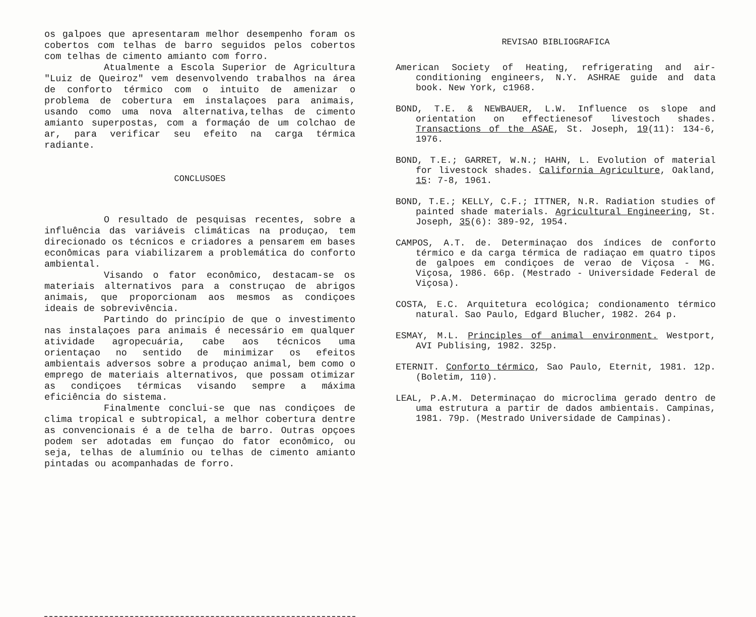os galpoes que apresentaram melhor desempenho foram os cobertos com telhas de barro seguidos pelos cobertos com telhas de cimento amianto com forro.
Atualmente a Escola Superior de Agricultura "Luiz de Queiroz" vem desenvolvendo trabalhos na área de conforto térmico com o intuito de amenizar o problema de cobertura em instalaçoes para animais, usando como uma nova alternativa,telhas de cimento amianto superpostas, com a formaçáo de um colchao de ar, para verificar seu efeito na carga térmica radiante.
CONCLUSOES
O resultado de pesquisas recentes, sobre a influência das variáveis climáticas na produçao, tem direcionado os técnicos e criadores a pensarem em bases econômicas para viabilizarem a problemática do conforto ambiental.
Visando o fator econômico, destacam-se os materiais alternativos para a construçao de abrigos animais, que proporcionam aos mesmos as condiçoes ideais de sobrevivência.
Partindo do princípio de que o investimento nas instalaçoes para animais é necessário em qualquer atividade agropecuária, cabe aos técnicos uma orientaçao no sentido de minimizar os efeitos ambientais adversos sobre a produçao animal, bem como o emprego de materiais alternativos, que possam otimizar as condiçoes térmicas visando sempre a máxima eficiência do sistema.
Finalmente conclui-se que nas condiçoes de clima tropical e subtropical, a melhor cobertura dentre as convencionais é a de telha de barro. Outras opçoes podem ser adotadas em funçao do fator econômico, ou seja, telhas de alumínio ou telhas de cimento amianto pintadas ou acompanhadas de forro.
REVISAO BIBLIOGRAFICA
American Society of Heating, refrigerating and air-conditioning engineers, N.Y. ASHRAE guide and data book. New York, c1968.
BOND, T.E. & NEWBAUER, L.W. Influence os slope and orientation on effectienesof livestoch shades. Transactions of the ASAE, St. Joseph, 19(11): 134-6, 1976.
BOND, T.E.; GARRET, W.N.; HAHN, L. Evolution of material for livestock shades. California Agriculture, Oakland, 15: 7-8, 1961.
BOND, T.E.; KELLY, C.F.; ITTNER, N.R. Radiation studies of painted shade materials. Agricultural Engineering, St. Joseph, 35(6): 389-92, 1954.
CAMPOS, A.T. de. Determinaçao dos índices de conforto térmico e da carga térmica de radiaçao em quatro tipos de galpoes em condiçoes de verao de Viçosa - MG. Viçosa, 1986. 66p. (Mestrado - Universidade Federal de Viçosa).
COSTA, E.C. Arquitetura ecológica; condionamento térmico natural. Sao Paulo, Edgard Blucher, 1982. 264 p.
ESMAY, M.L. Principles of animal environment. Westport, AVI Publising, 1982. 325p.
ETERNIT. Conforto térmico, Sao Paulo, Eternit, 1981. 12p. (Boletim, 110).
LEAL, P.A.M. Determinaçao do microclima gerado dentro de uma estrutura a partir de dados ambientais. Campinas, 1981. 79p. (Mestrado Universidade de Campinas).